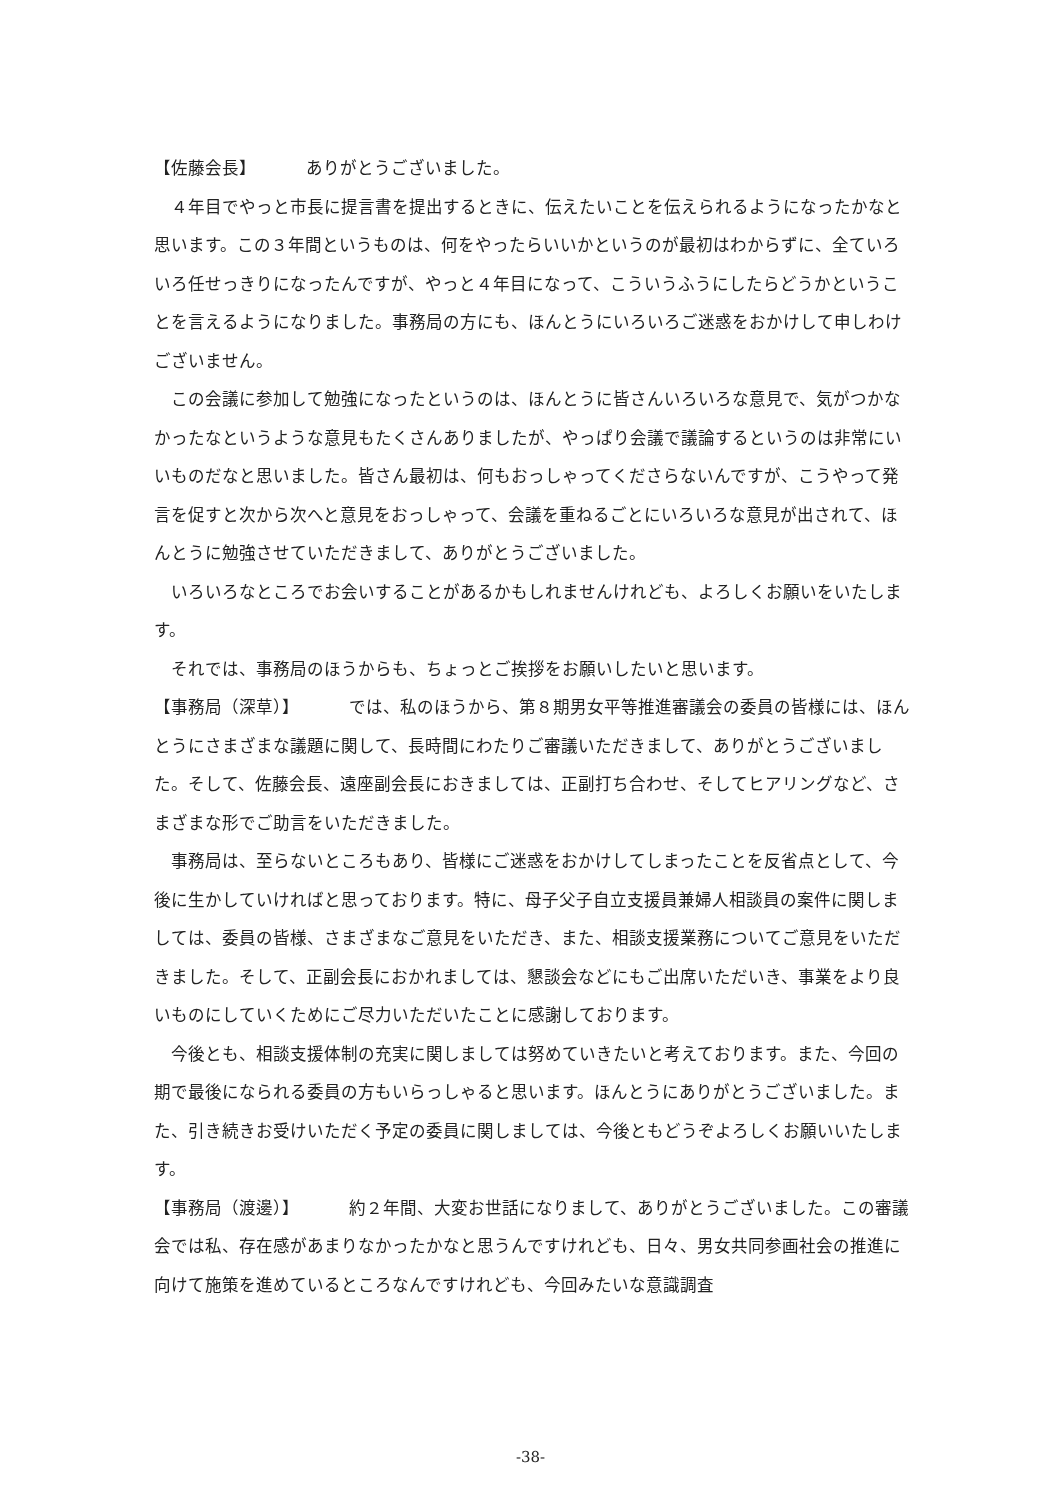【佐藤会長】 ありがとうございました。
４年目でやっと市長に提言書を提出するときに、伝えたいことを伝えられるようになったかなと思います。この３年間というものは、何をやったらいいかというのが最初はわからずに、全ていろいろ任せっきりになったんですが、やっと４年目になって、こういうふうにしたらどうかということを言えるようになりました。事務局の方にも、ほんとうにいろいろご迷惑をおかけして申しわけございません。
この会議に参加して勉強になったというのは、ほんとうに皆さんいろいろな意見で、気がつかなかったなというような意見もたくさんありましたが、やっぱり会議で議論するというのは非常にいいものだなと思いました。皆さん最初は、何もおっしゃってくださらないんですが、こうやって発言を促すと次から次へと意見をおっしゃって、会議を重ねるごとにいろいろな意見が出されて、ほんとうに勉強させていただきまして、ありがとうございました。
いろいろなところでお会いすることがあるかもしれませんけれども、よろしくお願いをいたします。
それでは、事務局のほうからも、ちょっとご挨拶をお願いしたいと思います。
【事務局（深草）】 では、私のほうから、第８期男女平等推進審議会の委員の皆様には、ほんとうにさまざまな議題に関して、長時間にわたりご審議いただきまして、ありがとうございました。そして、佐藤会長、遠座副会長におきましては、正副打ち合わせ、そしてヒアリングなど、さまざまな形でご助言をいただきました。
事務局は、至らないところもあり、皆様にご迷惑をおかけしてしまったことを反省点として、今後に生かしていければと思っております。特に、母子父子自立支援員兼婦人相談員の案件に関しましては、委員の皆様、さまざまなご意見をいただき、また、相談支援業務についてご意見をいただきました。そして、正副会長におかれましては、懇談会などにもご出席いただいき、事業をより良いものにしていくためにご尽力いただいたことに感謝しております。
今後とも、相談支援体制の充実に関しましては努めていきたいと考えております。また、今回の期で最後になられる委員の方もいらっしゃると思います。ほんとうにありがとうございました。また、引き続きお受けいただく予定の委員に関しましては、今後ともどうぞよろしくお願いいたします。
【事務局（渡邊）】 約２年間、大変お世話になりまして、ありがとうございました。この審議会では私、存在感があまりなかったかなと思うんですけれども、日々、男女共同参画社会の推進に向けて施策を進めているところなんですけれども、今回みたいな意識調査
-38-